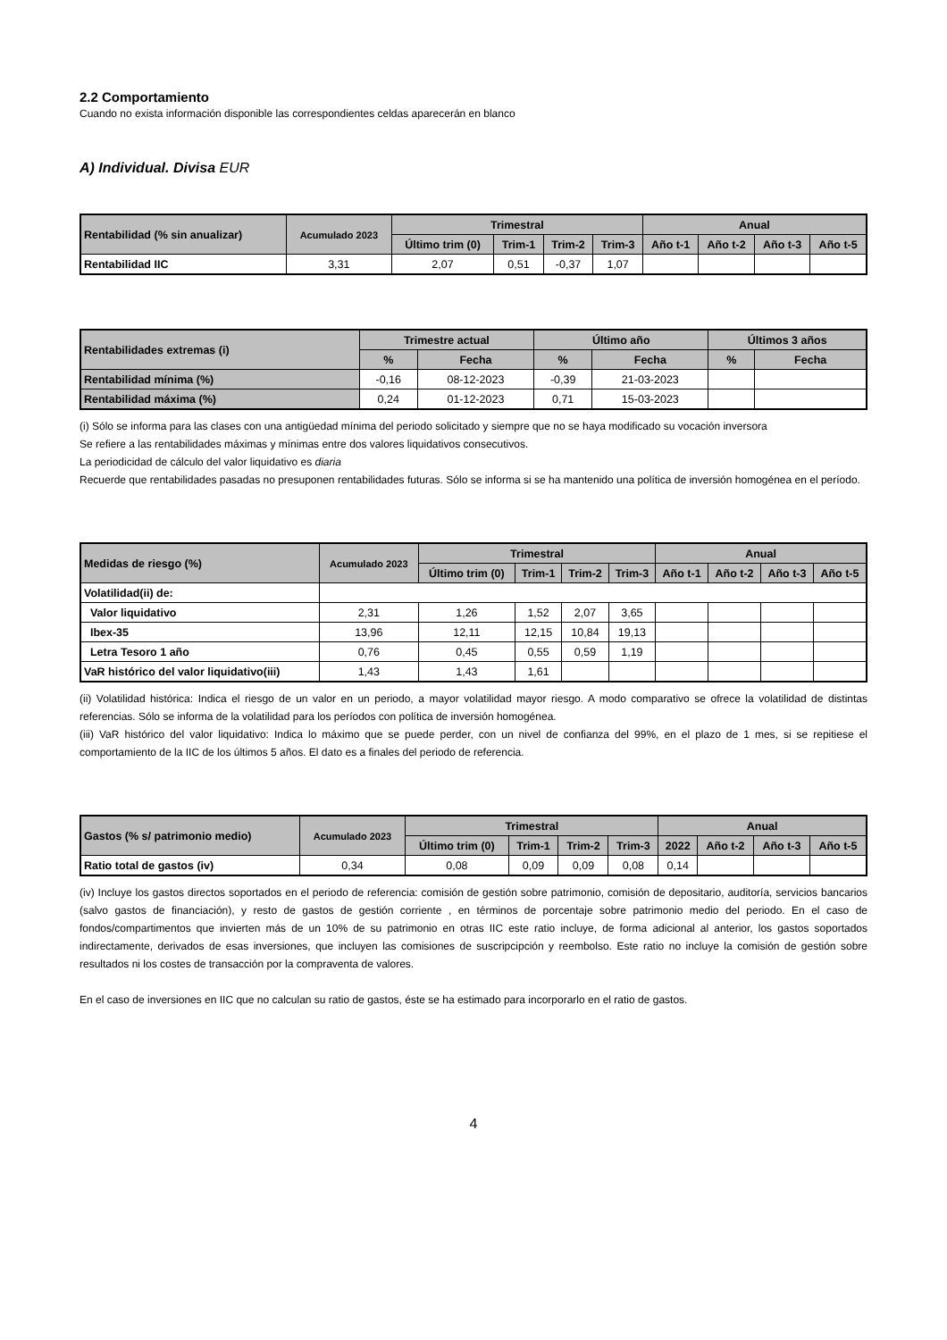2.2 Comportamiento
Cuando no exista información disponible las correspondientes celdas aparecerán en blanco
A) Individual. Divisa EUR
| Rentabilidad (% sin anualizar) | Acumulado 2023 | Trimestral | | | | Anual | | | |
| --- | --- | --- | --- | --- | --- | --- | --- | --- | --- |
| | | Último trim (0) | Trim-1 | Trim-2 | Trim-3 | Año t-1 | Año t-2 | Año t-3 | Año t-5 |
| Rentabilidad IIC | 3,31 | 2,07 | 0,51 | -0,37 | 1,07 | | | | |
| Rentabilidades extremas (i) | Trimestre actual | | Último año | | Últimos 3 años | |
| --- | --- | --- | --- | --- | --- | --- |
| | % | Fecha | % | Fecha | % | Fecha |
| Rentabilidad mínima (%) | -0,16 | 08-12-2023 | -0,39 | 21-03-2023 | | |
| Rentabilidad máxima (%) | 0,24 | 01-12-2023 | 0,71 | 15-03-2023 | | |
(i) Sólo se informa para las clases con una antigüedad mínima del periodo solicitado y siempre que no se haya modificado su vocación inversora
Se refiere a las rentabilidades máximas y mínimas entre dos valores liquidativos consecutivos.
La periodicidad de cálculo del valor liquidativo es diaria
Recuerde que rentabilidades pasadas no presuponen rentabilidades futuras. Sólo se informa si se ha mantenido una política de inversión homogénea en el período.
| Medidas de riesgo (%) | Acumulado 2023 | Trimestral | | | | Anual | | | |
| --- | --- | --- | --- | --- | --- | --- | --- | --- | --- |
| | | Último trim (0) | Trim-1 | Trim-2 | Trim-3 | Año t-1 | Año t-2 | Año t-3 | Año t-5 |
| Volatilidad(ii) de: | | | | | | | | | |
| Valor liquidativo | 2,31 | 1,26 | 1,52 | 2,07 | 3,65 | | | | |
| Ibex-35 | 13,96 | 12,11 | 12,15 | 10,84 | 19,13 | | | | |
| Letra Tesoro 1 año | 0,76 | 0,45 | 0,55 | 0,59 | 1,19 | | | | |
| VaR histórico del valor liquidativo(iii) | 1,43 | 1,43 | 1,61 | | | | | | |
(ii) Volatilidad histórica: Indica el riesgo de un valor en un periodo, a mayor volatilidad mayor riesgo. A modo comparativo se ofrece la volatilidad de distintas referencias. Sólo se informa de la volatilidad para los períodos con política de inversión homogénea.
(iii) VaR histórico del valor liquidativo: Indica lo máximo que se puede perder, con un nivel de confianza del 99%, en el plazo de 1 mes, si se repitiese el comportamiento de la IIC de los últimos 5 años. El dato es a finales del periodo de referencia.
| Gastos (% s/ patrimonio medio) | Acumulado 2023 | Trimestral | | | | Anual | | | |
| --- | --- | --- | --- | --- | --- | --- | --- | --- | --- |
| | | Último trim (0) | Trim-1 | Trim-2 | Trim-3 | 2022 | Año t-2 | Año t-3 | Año t-5 |
| Ratio total de gastos (iv) | 0,34 | 0,08 | 0,09 | 0,09 | 0,08 | 0,14 | | | |
(iv) Incluye los gastos directos soportados en el periodo de referencia: comisión de gestión sobre patrimonio, comisión de depositario, auditoría, servicios bancarios (salvo gastos de financiación), y resto de gastos de gestión corriente , en términos de porcentaje sobre patrimonio medio del periodo. En el caso de fondos/compartimentos que invierten más de un 10% de su patrimonio en otras IIC este ratio incluye, de forma adicional al anterior, los gastos soportados indirectamente, derivados de esas inversiones, que incluyen las comisiones de suscripcipción y reembolso. Este ratio no incluye la comisión de gestión sobre resultados ni los costes de transacción por la compraventa de valores.
En el caso de inversiones en IIC que no calculan su ratio de gastos, éste se ha estimado para incorporarlo en el ratio de gastos.
4